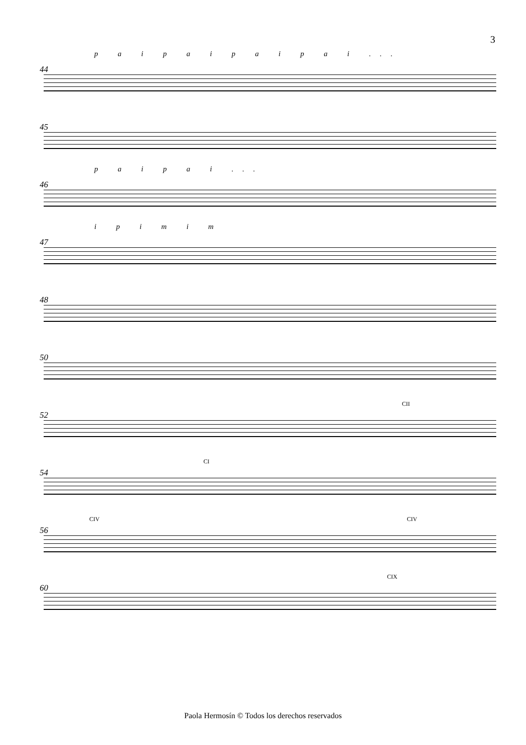3
p a i p a i p a i p a i ...
44
45
p a i p a i ...
46
i p i m i m
47
48
50
52
CII
54
CI
56
CIV CIV
60
CIX
Paola Hermosín © Todos los derechos reservados